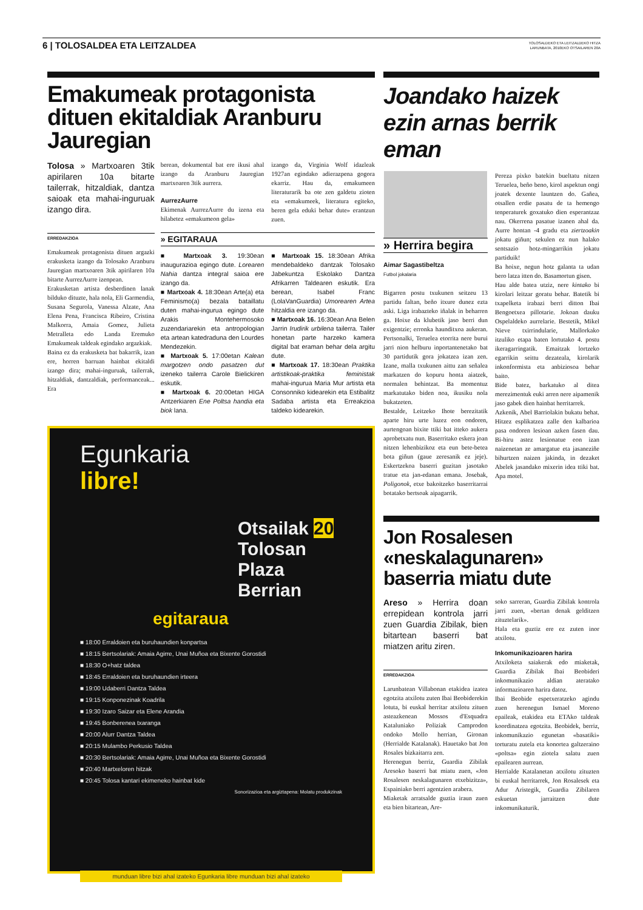6 | TOLOSALDEA ETA LEITZALDEA
TOLOSALDEKO ETA LEITZALDEKO HITZA
LARUNBATA, 2010EKO OTSAILAREN 20A
Emakumeak protagonista dituen ekitaldiak Aranburu Jauregian
Tolosa » Martxoaren 3tik apirilaren 10a bitarte tailerrak, hitzaldiak, dantza saioak eta mahai-inguruak izango dira.
ERREDAKZIOA
Emakumeak protagonista dituen argazki erakusketa izango da Tolosako Aranburu Jauregian martxoaren 3tik apirilaren 10a bitarte AurrezAurre izenpean.
Erakusketan artista desberdinen lanak bilduko dituzte, hala nola, Eli Garmendia, Susana Segurola, Vanessa Alzate, Ana Elena Pena, Francisca Ribeiro, Cristina Malkorra, Amaia Gomez, Julieta Metralleta edo Landa Eremuko Emakumeak taldeak egindako argazkiak.
Baina ez da erakusketa bat bakarrik, izan ere, horren barruan hainbat ekitaldi izango dira; mahai-inguruak, tailerrak, hitzaldiak, dantzaldiak, performanceak... Era
berean, dokumental bat ere ikusi ahal izango da Aranburu Jauregian martxoaren 3tik aurrera.
AurrezAurre
Ekimenak AurrezAurre du izena eta hilabetez «emakumeon gela»
izango da, Virginia Wolf idazleak 1927an egindako adierazpena gogora ekarriz. Hau da, emakumeen literaturarik ba ote zen galdetu zioten eta «emakumeek, literatura egiteko, beren gela eduki behar dute» erantzun zuen.
» EGITARAUA
■ Martxoak 3. 19:30ean inaugurazioa egingo dute. Lorearen Nahia dantza integral saioa ere izango da.
■ Martxoak 4. 18:30ean Arte(a) eta Feminismo(a) bezala bataillatu duten mahai-ingurua egingo dute Arakis Montehermosoko zuzendariarekin eta antropologian eta artean katedraduna den Lourdes Mendezekin.
■ Martxoak 5. 17:00etan Kalean margotzen ondo pasatzen dut izeneko tailerra Carole Bielickiren eskutik.
■ Martxoak 6. 20:00etan HIGA Antzerkiaren Ene Poltsa handia eta biok lana.
■ Martxoak 15. 18:30ean Afrika mendebaldeko dantzak Tolosako Jabekuntza Eskolako Dantza Afrikarren Taldearen eskutik. Era berean, Isabel Franc (LolaVanGuardia) Umorearen Artea hitzaldia ere izango da.
■ Martxoak 16. 16:30ean Ana Belen Jarrin Irudirik urbilena tailerra. Tailer honetan parte harzeko kamera digital bat eraman behar dela argitu dute.
■ Martxoak 17. 18:30ean Praktika artistikoak-praktika feministak mahai-ingurua Maria Mur artista eta Consonniko kidearekin eta Estibalitz Sadaba artista eta Erreakzioa taldeko kidearekin.
Egunkaria
libre!
Otsailak 20
Tolosan
Plaza Berrian
egitaraua
■ 18:00 Erraldoien eta buruhaundien konpartsa
■ 18:15 Bertsolariak: Amaia Agirre, Unai Muñoa eta Bixente Gorostidi
■ 18:30 O+hatz taldea
■ 18:45 Erraldoien eta buruhaundien irteera
■ 19:00 Udaberri Dantza Taldea
■ 19:15 Konponezinak Koadrila
■ 19:30 Izaro Saizar eta Elene Arandia
■ 19:45 Bonberenea txaranga
■ 20:00 Alurr Dantza Taldea
■ 20:15 Mulambo Perkusio Taldea
■ 20:30 Bertsolariak: Amaia Agirre, Unai Muñoa eta Bixente Gorostidi
■ 20:40 Martxeloren hitzak
■ 20:45 Tolosa kantari ekimeneko hainbat kide
Sonorizazioa eta argiztapena: Molatu produkzinak
munduan libre bizi ahal izateko Egunkaria libre munduan bizi ahal izateko
Joandako haizek ezin arnas berrik eman
» Herrira begira
Aimar Sagastibeltza
Futbol jokalaria
Bigarren postu txukunen seitzeu 13 partidu faltan, beño itxure dunez ezta aski. Liga irabazteko iñalak in beharren ga. Hoixe da klubetik jaso berri dun exigentzie; erronka haunditxoa aukeran. Pertsonalki, Teruelea etorrita nere burui jarri nion helburu inportantenetako bat 30 partidutik gora jokatzea izan zen. Izane, malla txukunen aittu zan señalea markatzen do kopuru honta aiatzek, normalen behintzat. Ba momentuz markatutako biden noa, ikusiku nola bukatzeten.
Bestalde, Leitzeko Ihote berezitatik aparte hiru urte luzez eon ondoren, aurtengoan bixite ttiki bat itteko aukera aprobetxatu nun. Baserritako eskera joan nitzen lehenbizikoz eta eun bete-betea bota giñun (gaue zeresanik ez jeje). Eskertzekoa baserri guzitan jasotako tratue eta jan-edanan emana. Josebak, Poligonok, etxe bakoitzeko baserritarrai botatako bertsoak aipagarrik.
Pereza pixko batekin bueltatu nitzen Teruelea, beño beno, kirol aspektun ongi joatek dexente launtzen do. Gañea, otsallen erdie pasatu de ta hemengo tenperaturek goxatuko dien esperantzaz nau. Okerrena pasatue izanen ahal da. Aurre hontan -4 gradu eta ziertzoakin jokatu giñun; sekulen ez nun halako sentsazio hotz-mingarrikin jokatu partiduik!
Ba hoixe, negun hotz galanta ta udan bero latza itten do. Basamortun gisen.
Hau alde batea utziz, nere kintako bi kirolari leitzar goratu behar. Batetik bi txapelketa irabazi berri ditton Ibai Bengoetxea pillotarie. Jokoan dauku Ospelaldeko aurrelarie. Bestetik, Mikel Nieve txirrindularie, Mallorkako itzuliko etapa baten lortutako 4. postu ikeragarringatik. Emaitzak lortzeko egarrikin seittu dezateala, kirolarik inkonformista eta anbiziosoa behar baito.
Bide batez, barkatuko al ditea merezimentuk euki arren nere aipamenik jaso gabek dien hainbat herritarrek.
Azkenik, Abel Barriolakin bukatu behat. Hitzez esplikatzea zalle den kalbarioa pasa ondoren lesioan azken fasen dau. Bi-hiru astez lesionatue eon izan naizenetan ze amargatue eta jasaneziñe bihurtzen naizen jakinda, in dezaket Abelek jasandako mixerin idea ttiki bat. Apa motel.
Jon Rosalesen «neskalagunaren» baserria miatu dute
Areso » Herrira doan errepidean kontrola jarri zuen Guardia Zibilak, bien bitartean baserri bat miatzen aritu ziren.
ERREDAKZIOA
Larunbatean Villabonan etakidea izatea egotzita atxilotu zuten Ibai Beobiderekin lotuta, bi euskal herritar atxilotu zituen asteazkenean Mossos d'Esquadra Kataluniako Poliziak Camprodon ondoko Mollo herrian, Gironan (Herrialde Katalanak). Hauetako bat Jon Rosales bizkaitarra zen.
Herenegun berriz, Guardia Zibilak Aresoko baserri bat miatu zuen, «Jon Rosalesen neskalagunaren etxebizitza», Espainiako berri agentzien arabera.
Miaketak arratsalde guztia iraun zuen eta bien bitartean, Are-
soko sarreran, Guardia Zibilak kontrola jarri zuen, «bertan denak gelditzen zituztelarik».
Hala eta guztiz ere ez zuten inor atxilotu.
Inkomunikazioaren harira
Atxiloketa saiakerak edo miaketak, Guardia Zibilak Ibai Beobideri inkomunikazio aldian ateratako informazioaren harira datoz.
Ibai Beobide espetxeratzeko agindu zuen herenegun Ismael Moreno epaileak, etakidea eta ETAko taldeak koordinatzea egotzita. Beobidek, berriz, inkomunikazio egunetan «basatiki» torturatu zutela eta konortea galtzeraino «poltsa» egin ziotela salatu zuen epailearen aurrean.
Herrialde Katalanetan atxilotu zituzten bi euskal herritarrek, Jon Rosalesek eta Adur Aristegik, Guardia Zibilaren eskuetan jarraitzen dute inkomunikaturik.